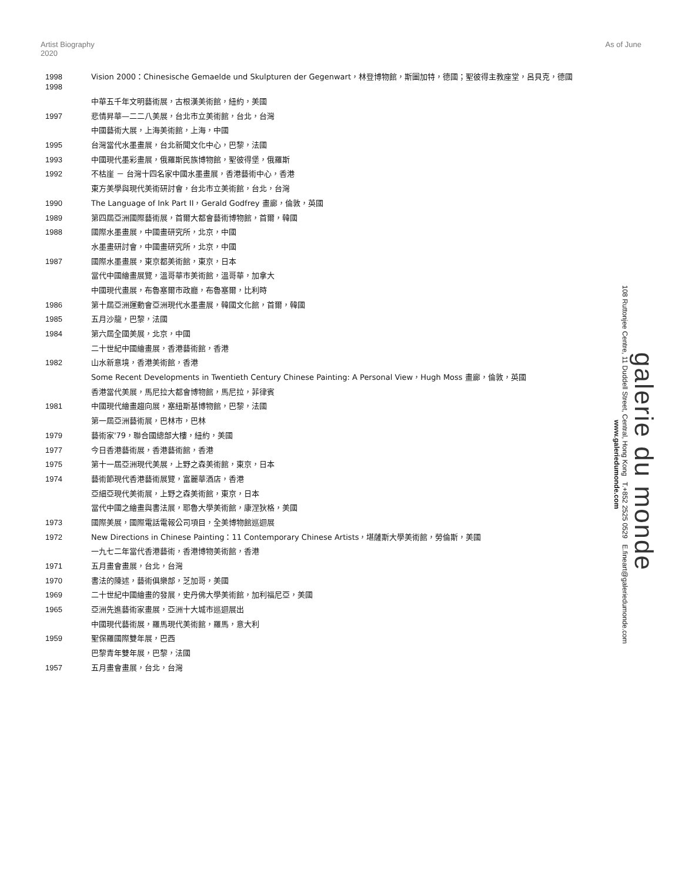Artist Biography
2020
As of June
| 1998 1998 | Vision 2000：Chinesische Gemaelde und Skulpturen der Gegenwart，林登博物館，斯圖加特，德國；聖彼得主教座堂，呂貝克，德國 |
| | 中華五千年文明藝術展，古根漢美術館，紐約，美國 |
| 1997 | 悲情昇華—二二八美展，台北市立美術館，台北，台灣 |
| | 中國藝術大展，上海美術館，上海，中國 |
| 1995 | 台灣當代水墨畫展，台北新聞文化中心，巴黎，法國 |
| 1993 | 中國現代墨彩畫展，俄羅斯民族博物館，聖彼得堡，俄羅斯 |
| 1992 | 不枯崖 － 台灣十四名家中國水墨畫展，香港藝術中心，香港 |
| | 東方美學與現代美術研討會，台北市立美術館，台北，台灣 |
| 1990 | The Language of Ink Part II，Gerald Godfrey 畫廊，倫敦，英國 |
| 1989 | 第四屆亞洲國際藝術展，首爾大都會藝術博物館，首爾，韓國 |
| 1988 | 國際水墨畫展，中國畫研究所，北京，中國 |
| | 水墨畫研討會，中國畫研究所，北京，中國 |
| 1987 | 國際水墨畫展，東京都美術館，東京，日本 |
| | 當代中國繪畫展覽，溫哥華市美術館，溫哥華，加拿大 |
| | 中國現代畫展，布魯塞爾市政廳，布魯塞爾，比利時 |
| 1986 | 第十屆亞洲運動會亞洲現代水墨畫展，韓國文化館，首爾，韓國 |
| 1985 | 五月沙龍，巴黎，法國 |
| 1984 | 第六屆全國美展，北京，中國 |
| | 二十世紀中國繪畫展，香港藝術館，香港 |
| 1982 | 山水新意境，香港美術館，香港 |
| | Some Recent Developments in Twentieth Century Chinese Painting: A Personal View，Hugh Moss 畫廊，倫敦，英國 |
| | 香港當代美展，馬尼拉大都會博物館，馬尼拉，菲律賓 |
| 1981 | 中國現代繪畫趨向展，塞紐斯基博物館，巴黎，法國 |
| | 第一屆亞洲藝術展，巴林市，巴林 |
| 1979 | 藝術家'79，聯合國總部大樓，紐約，美國 |
| 1977 | 今日香港藝術展，香港藝術館，香港 |
| 1975 | 第十一屆亞洲現代美展，上野之森美術館，東京，日本 |
| 1974 | 藝術節現代香港藝術展覽，富麗華酒店，香港 |
| | 亞細亞現代美術展，上野之森美術館，東京，日本 |
| | 當代中國之繪畫與書法展，耶魯大學美術館，康涅狄格，美國 |
| 1973 | 國際美展，國際電話電報公司項目，全美博物館巡迴展 |
| 1972 | New Directions in Chinese Painting：11 Contemporary Chinese Artists，堪薩斯大學美術館，勞倫斯，美國 |
| | 一九七二年當代香港藝術，香港博物美術館，香港 |
| 1971 | 五月畫會畫展，台北，台灣 |
| 1970 | 書法的陳述，藝術俱樂部，芝加哥，美國 |
| 1969 | 二十世紀中國繪畫的發展，史丹佛大學美術館，加利福尼亞，美國 |
| 1965 | 亞洲先進藝術家畫展，亞洲十大城市巡迴展出 |
| | 中國現代藝術展，羅馬現代美術館，羅馬，意大利 |
| 1959 | 聖保羅國際雙年展，巴西 |
| | 巴黎青年雙年展，巴黎，法國 |
| 1957 | 五月畫會畫展，台北，台灣 |
galerie du monde
108 Ruttonjee Centre, 11 Duddell Street, Central, Hong Kong T.+852 2525 0529 E.fineart@galeriedumonde.com
www.galeriedumonde.com